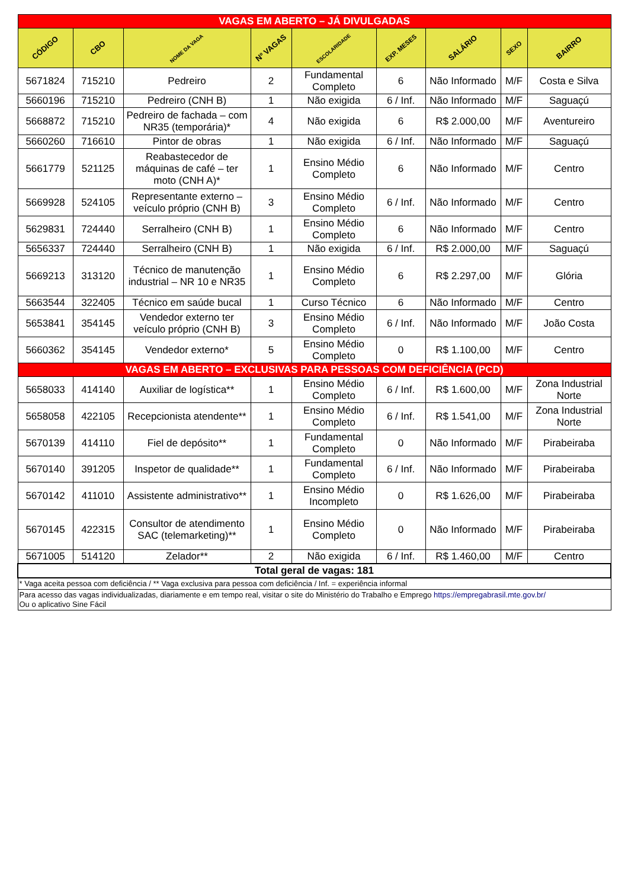| VAGAS EM ABERTO – JÁ DIVULGADAS | | | | | | | | |
| CÓDIGO | CBO | NOME DA VAGA | Nº VAGAS | ESCOLARIDADE | EXP. MESES | SALÁRIO | SEXO | BAIRRO |
| 5671824 | 715210 | Pedreiro | 2 | Fundamental Completo | 6 | Não Informado | M/F | Costa e Silva |
| 5660196 | 715210 | Pedreiro (CNH B) | 1 | Não exigida | 6 / Inf. | Não Informado | M/F | Saguaçú |
| 5668872 | 715210 | Pedreiro de fachada – com NR35 (temporária)* | 4 | Não exigida | 6 | R$ 2.000,00 | M/F | Aventureiro |
| 5660260 | 716610 | Pintor de obras | 1 | Não exigida | 6 / Inf. | Não Informado | M/F | Saguaçú |
| 5661779 | 521125 | Reabastecedor de máquinas de café – ter moto (CNH A)* | 1 | Ensino Médio Completo | 6 | Não Informado | M/F | Centro |
| 5669928 | 524105 | Representante externo – veículo próprio (CNH B) | 3 | Ensino Médio Completo | 6 / Inf. | Não Informado | M/F | Centro |
| 5629831 | 724440 | Serralheiro (CNH B) | 1 | Ensino Médio Completo | 6 | Não Informado | M/F | Centro |
| 5656337 | 724440 | Serralheiro (CNH B) | 1 | Não exigida | 6 / Inf. | R$ 2.000,00 | M/F | Saguaçú |
| 5669213 | 313120 | Técnico de manutenção industrial – NR 10 e NR35 | 1 | Ensino Médio Completo | 6 | R$ 2.297,00 | M/F | Glória |
| 5663544 | 322405 | Técnico em saúde bucal | 1 | Curso Técnico | 6 | Não Informado | M/F | Centro |
| 5653841 | 354145 | Vendedor externo ter veículo próprio (CNH B) | 3 | Ensino Médio Completo | 6 / Inf. | Não Informado | M/F | João Costa |
| 5660362 | 354145 | Vendedor externo* | 5 | Ensino Médio Completo | 0 | R$ 1.100,00 | M/F | Centro |
| VAGAS EM ABERTO – EXCLUSIVAS PARA PESSOAS COM DEFICIÊNCIA (PCD) | | | | | | | | |
| 5658033 | 414140 | Auxiliar de logística** | 1 | Ensino Médio Completo | 6 / Inf. | R$ 1.600,00 | M/F | Zona Industrial Norte |
| 5658058 | 422105 | Recepcionista atendente** | 1 | Ensino Médio Completo | 6 / Inf. | R$ 1.541,00 | M/F | Zona Industrial Norte |
| 5670139 | 414110 | Fiel de depósito** | 1 | Fundamental Completo | 0 | Não Informado | M/F | Pirabeiraba |
| 5670140 | 391205 | Inspetor de qualidade** | 1 | Fundamental Completo | 6 / Inf. | Não Informado | M/F | Pirabeiraba |
| 5670142 | 411010 | Assistente administrativo** | 1 | Ensino Médio Incompleto | 0 | R$ 1.626,00 | M/F | Pirabeiraba |
| 5670145 | 422315 | Consultor de atendimento SAC (telemarketing)** | 1 | Ensino Médio Completo | 0 | Não Informado | M/F | Pirabeiraba |
| 5671005 | 514120 | Zelador** | 2 | Não exigida | 6 / Inf. | R$ 1.460,00 | M/F | Centro |
| Total geral de vagas: 181 | | | | | | | | |
| * Vaga aceita pessoa com deficiência / ** Vaga exclusiva para pessoa com deficiência / Inf. = experiência informal | | | | | | | | |
| Para acesso das vagas individualizadas, diariamente e em tempo real, visitar o site do Ministério do Trabalho e Emprego https://empregabrasil.mte.gov.br/ Ou o aplicativo Sine Fácil | | | | | | | | |